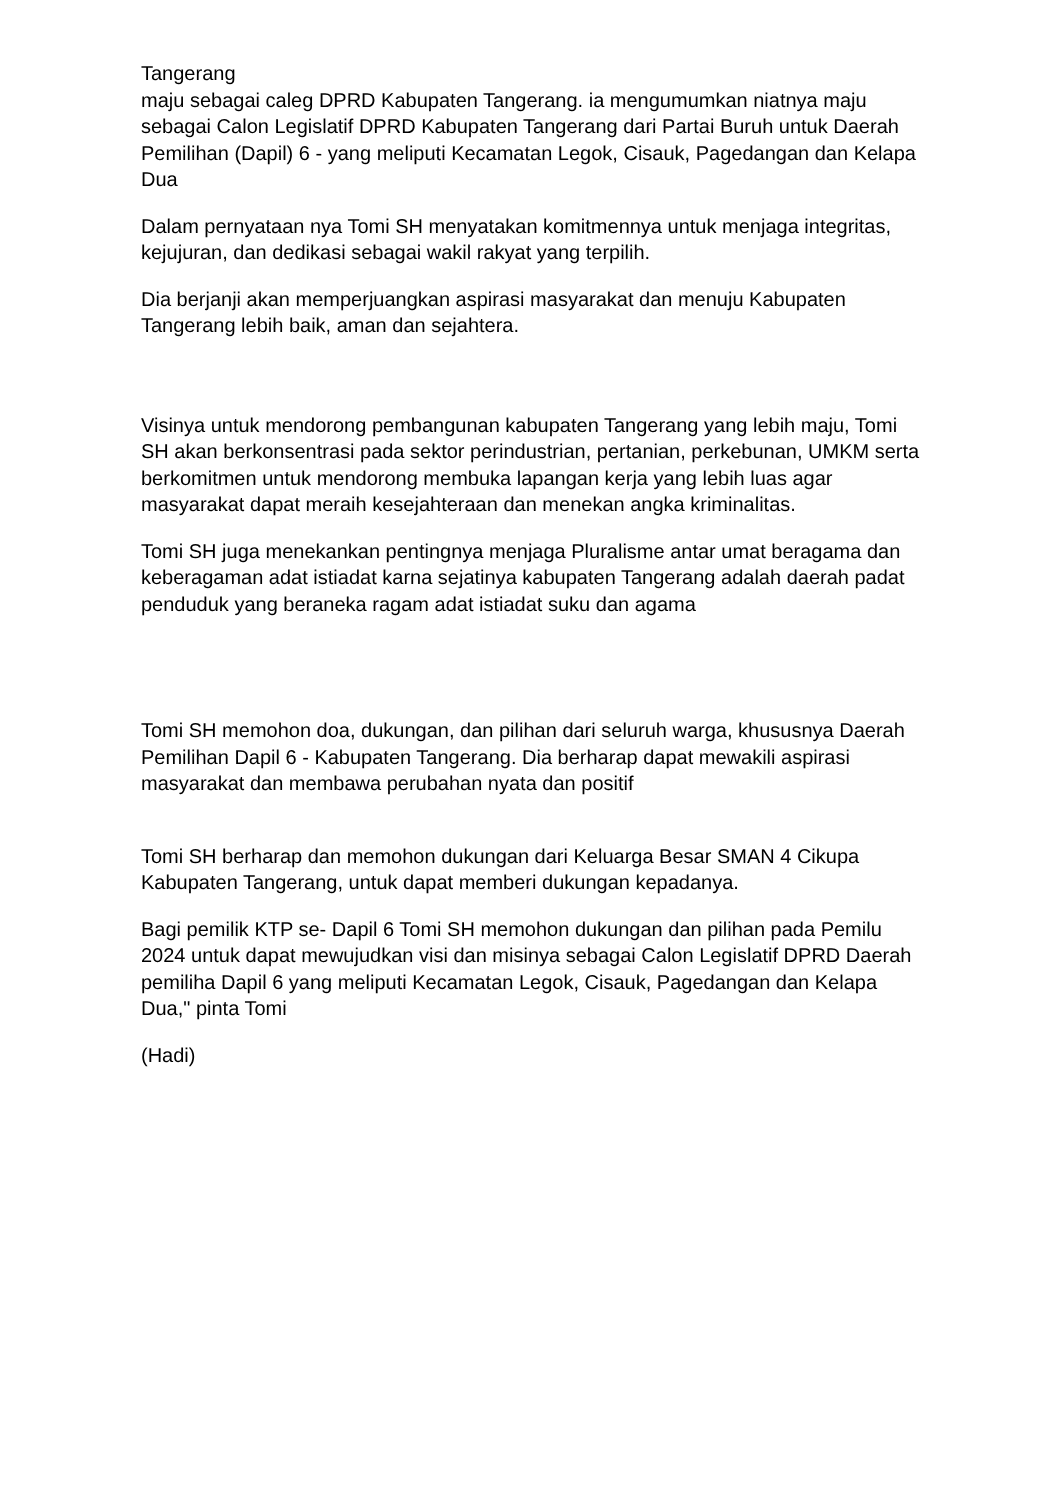Tangerang
maju sebagai caleg DPRD Kabupaten Tangerang. ia mengumumkan niatnya maju sebagai Calon Legislatif DPRD Kabupaten Tangerang dari Partai Buruh untuk Daerah Pemilihan (Dapil) 6 - yang meliputi Kecamatan Legok, Cisauk, Pagedangan dan Kelapa Dua
Dalam pernyataan nya Tomi SH menyatakan komitmennya untuk menjaga integritas, kejujuran, dan dedikasi sebagai wakil rakyat yang terpilih.
Dia berjanji akan memperjuangkan aspirasi masyarakat dan menuju Kabupaten Tangerang lebih baik, aman dan sejahtera.
Visinya untuk mendorong pembangunan kabupaten Tangerang yang lebih maju, Tomi SH akan berkonsentrasi pada sektor perindustrian, pertanian, perkebunan, UMKM serta berkomitmen untuk mendorong membuka lapangan kerja yang lebih luas agar masyarakat dapat meraih kesejahteraan dan menekan angka kriminalitas.
Tomi SH juga menekankan pentingnya menjaga Pluralisme antar umat beragama dan keberagaman adat istiadat karna sejatinya kabupaten Tangerang adalah daerah padat penduduk yang beraneka ragam adat istiadat suku dan agama
Tomi SH memohon doa, dukungan, dan pilihan dari seluruh warga, khususnya Daerah Pemilihan Dapil 6 - Kabupaten Tangerang. Dia berharap dapat mewakili aspirasi masyarakat dan membawa perubahan nyata dan positif
Tomi SH berharap dan memohon dukungan dari Keluarga Besar SMAN 4 Cikupa Kabupaten Tangerang, untuk dapat memberi dukungan kepadanya.
Bagi pemilik KTP se- Dapil 6 Tomi SH memohon dukungan dan pilihan pada Pemilu 2024 untuk dapat mewujudkan visi dan misinya sebagai Calon Legislatif DPRD Daerah pemiliha Dapil 6 yang meliputi Kecamatan Legok, Cisauk, Pagedangan dan Kelapa Dua," pinta Tomi
(Hadi)